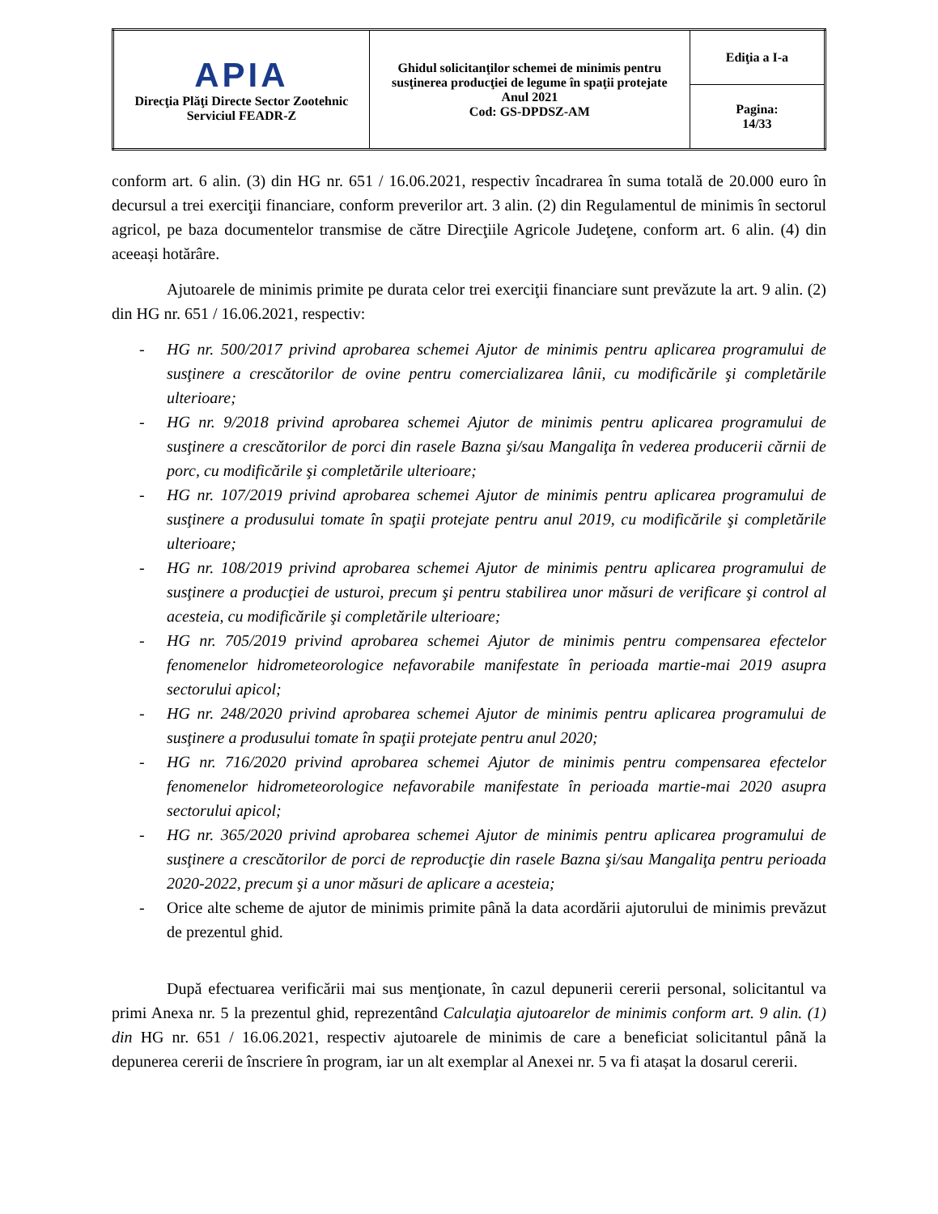| APIA Direcţia Plăţi Directe Sector Zootehnic Serviciul FEADR-Z | Ghidul solicitanţilor schemei de minimis pentru susţinerea producţiei de legume în spaţii protejate Anul 2021 Cod: GS-DPDSZ-AM | Ediţia a I-a |
| | | Pagina: 14/33 |
conform art. 6 alin. (3) din HG nr. 651 / 16.06.2021, respectiv încadrarea în suma totală de 20.000 euro în decursul a trei exerciţii financiare, conform preverilor art. 3 alin. (2) din Regulamentul de minimis în sectorul agricol, pe baza documentelor transmise de către Direcţiile Agricole Judeţene, conform art. 6 alin. (4) din aceeași hotărâre.
Ajutoarele de minimis primite pe durata celor trei exerciţii financiare sunt prevăzute la art. 9 alin. (2) din HG nr. 651 / 16.06.2021, respectiv:
- HG nr. 500/2017 privind aprobarea schemei Ajutor de minimis pentru aplicarea programului de susţinere a crescătorilor de ovine pentru comercializarea lânii, cu modificările şi completările ulterioare;
- HG nr. 9/2018 privind aprobarea schemei Ajutor de minimis pentru aplicarea programului de susţinere a crescătorilor de porci din rasele Bazna şi/sau Mangaliţa în vederea producerii cărnii de porc, cu modificările şi completările ulterioare;
- HG nr. 107/2019 privind aprobarea schemei Ajutor de minimis pentru aplicarea programului de susţinere a produsului tomate în spaţii protejate pentru anul 2019, cu modificările şi completările ulterioare;
- HG nr. 108/2019 privind aprobarea schemei Ajutor de minimis pentru aplicarea programului de susţinere a producţiei de usturoi, precum şi pentru stabilirea unor măsuri de verificare şi control al acesteia, cu modificările şi completările ulterioare;
- HG nr. 705/2019 privind aprobarea schemei Ajutor de minimis pentru compensarea efectelor fenomenelor hidrometeorologice nefavorabile manifestate în perioada martie-mai 2019 asupra sectorului apicol;
- HG nr. 248/2020 privind aprobarea schemei Ajutor de minimis pentru aplicarea programului de susţinere a produsului tomate în spaţii protejate pentru anul 2020;
- HG nr. 716/2020 privind aprobarea schemei Ajutor de minimis pentru compensarea efectelor fenomenelor hidrometeorologice nefavorabile manifestate în perioada martie-mai 2020 asupra sectorului apicol;
- HG nr. 365/2020 privind aprobarea schemei Ajutor de minimis pentru aplicarea programului de susţinere a crescătorilor de porci de reproducţie din rasele Bazna şi/sau Mangaliţa pentru perioada 2020-2022, precum şi a unor măsuri de aplicare a acesteia;
- Orice alte scheme de ajutor de minimis primite până la data acordării ajutorului de minimis prevăzut de prezentul ghid.
După efectuarea verificării mai sus menţionate, în cazul depunerii cererii personal, solicitantul va primi Anexa nr. 5 la prezentul ghid, reprezentând Calculaţia ajutoarelor de minimis conform art. 9 alin. (1) din HG nr. 651 / 16.06.2021, respectiv ajutoarele de minimis de care a beneficiat solicitantul până la depunerea cererii de înscriere în program, iar un alt exemplar al Anexei nr. 5 va fi atașat la dosarul cererii.